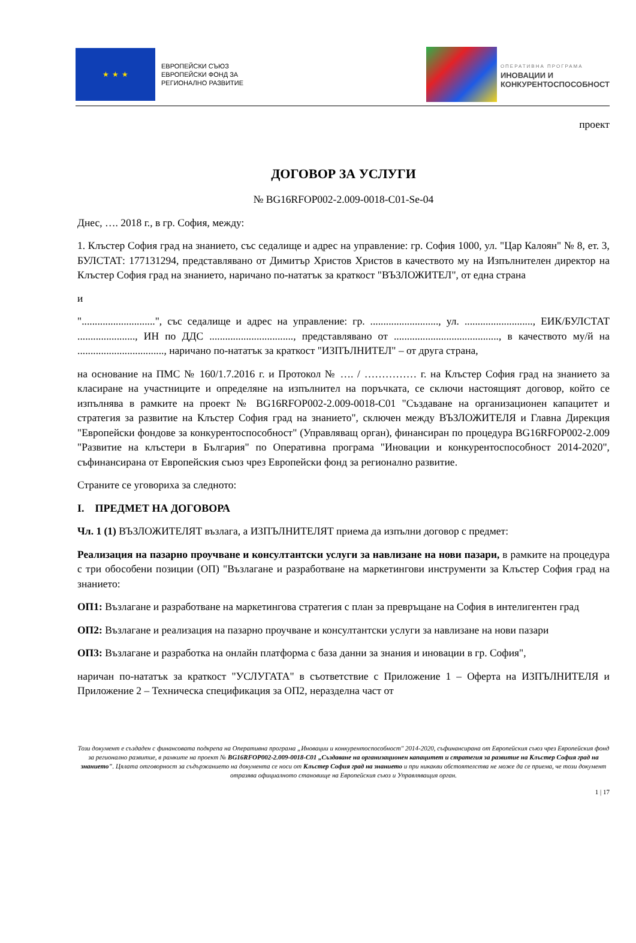★ ★ ★
ЕВРОПЕЙСКИ СЪЮЗ
ЕВРОПЕЙСКИ ФОНД ЗА
РЕГИОНАЛНО РАЗВИТИЕ
ОПЕРАТИВНА ПРОГРАМА
ИНОВАЦИИ И
КОНКУРЕНТОСПОСОБНОСТ
проект
ДОГОВОР ЗА УСЛУГИ
№ BG16RFOP002-2.009-0018-C01-Se-04
Днес, …. 2018 г., в гр. София, между:
1. Клъстер София град на знанието, със седалище и адрес на управление: гр. София 1000, ул. "Цар Калоян" № 8, ет. 3, БУЛСТАТ: 177131294, представлявано от Димитър Христов Христов в качеството му на Изпълнителен директор на Клъстер София град на знанието, наричано по-нататък за краткост "ВЪЗЛОЖИТЕЛ", от една страна
и
"............................", със седалище и адрес на управление: гр. .........................., ул. .........................., ЕИК/БУЛСТАТ ......................, ИН по ДДС ................................, представлявано от ........................................, в качеството му/й на ................................., наричано по-нататък за краткост "ИЗПЪЛНИТЕЛ" – от друга страна,
на основание на ПМС № 160/1.7.2016 г. и Протокол № …. / …………… г. на Клъстер София град на знанието за класиране на участниците и определяне на изпълнител на поръчката, се сключи настоящият договор, който се изпълнява в рамките на проект № BG16RFOP002-2.009-0018-C01 "Създаване на организационен капацитет и стратегия за развитие на Клъстер София град на знанието", сключен между ВЪЗЛОЖИТЕЛЯ и Главна Дирекция "Европейски фондове за конкурентоспособност" (Управляващ орган), финансиран по процедура BG16RFOP002-2.009 "Развитие на клъстери в България" по Оперативна програма "Иновации и конкурентоспособност 2014-2020", съфинансирана от Европейския съюз чрез Европейски фонд за регионално развитие.
Страните се уговориха за следното:
I. ПРЕДМЕТ НА ДОГОВОРА
Чл. 1 (1) ВЪЗЛОЖИТЕЛЯТ възлага, а ИЗПЪЛНИТЕЛЯТ приема да изпълни договор с предмет:
Реализация на пазарно проучване и консултантски услуги за навлизане на нови пазари, в рамките на процедура с три обособени позиции (ОП) "Възлагане и разработване на маркетингови инструменти за Клъстер София град на знанието:
ОП1: Възлагане и разработване на маркетингова стратегия с план за превръщане на София в интелигентен град
ОП2: Възлагане и реализация на пазарно проучване и консултантски услуги за навлизане на нови пазари
ОП3: Възлагане и разработка на онлайн платформа с база данни за знания и иновации в гр. София",
наричан по-нататък за краткост "УСЛУГАТА" в съответствие с Приложение 1 – Оферта на ИЗПЪЛНИТЕЛЯ и Приложение 2 – Техническа спецификация за ОП2, неразделна част от
Този документ е създаден с финансовата подкрепа на Оперативна програма „Иновации и конкурентоспособност" 2014-2020, съфинансирана от Европейския съюз чрез Европейския фонд за регионално развитие, в рамките на проект № BG16RFOP002-2.009-0018-C01 „Създаване на организационен капацитет и стратегия за развитие на Клъстер София град на знанието". Цялата отговорност за съдържанието на документа се носи от Клъстер София град на знанието и при никакви обстоятелства не може да се приема, че този документ отразява официалното становище на Европейския съюз и Управляващия орган.
1 | 17